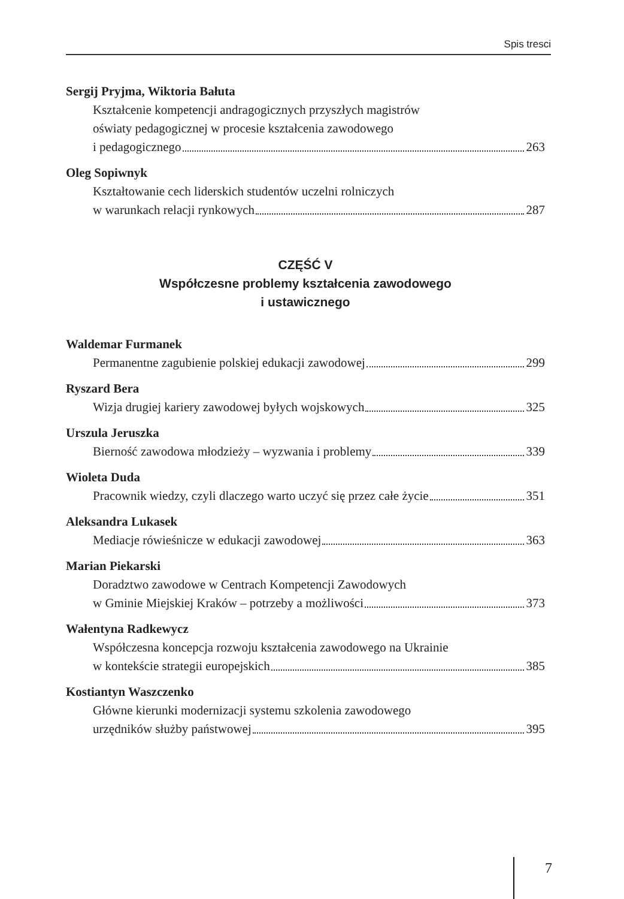Spis tresci
Sergij Pryjma, Wiktoria Bałuta
Kształcenie kompetencji andragogicznych przyszłych magistrów
oświaty pedagogicznej w procesie kształcenia zawodowego
i pedagogicznego 263
Oleg Sopiwnyk
Kształtowanie cech liderskich studentów uczelni rolniczych
w warunkach relacji rynkowych 287
CZĘŚĆ V
Współczesne problemy kształcenia zawodowego
i ustawicznego
Waldemar Furmanek
Permanentne zagubienie polskiej edukacji zawodowej 299
Ryszard Bera
Wizja drugiej kariery zawodowej byłych wojskowych 325
Urszula Jeruszka
Bierność zawodowa młodzieży – wyzwania i problemy 339
Wioleta Duda
Pracownik wiedzy, czyli dlaczego warto uczyć się przez całe życie 351
Aleksandra Lukasek
Mediacje rówieśnicze w edukacji zawodowej 363
Marian Piekarski
Doradztwo zawodowe w Centrach Kompetencji Zawodowych
w Gminie Miejskiej Kraków – potrzeby a możliwości 373
Wałentyna Radkewycz
Współczesna koncepcja rozwoju kształcenia zawodowego na Ukrainie
w kontekście strategii europejskich 385
Kostiantyn Waszczenko
Główne kierunki modernizacji systemu szkolenia zawodowego
urzędników służby państwowej 395
7